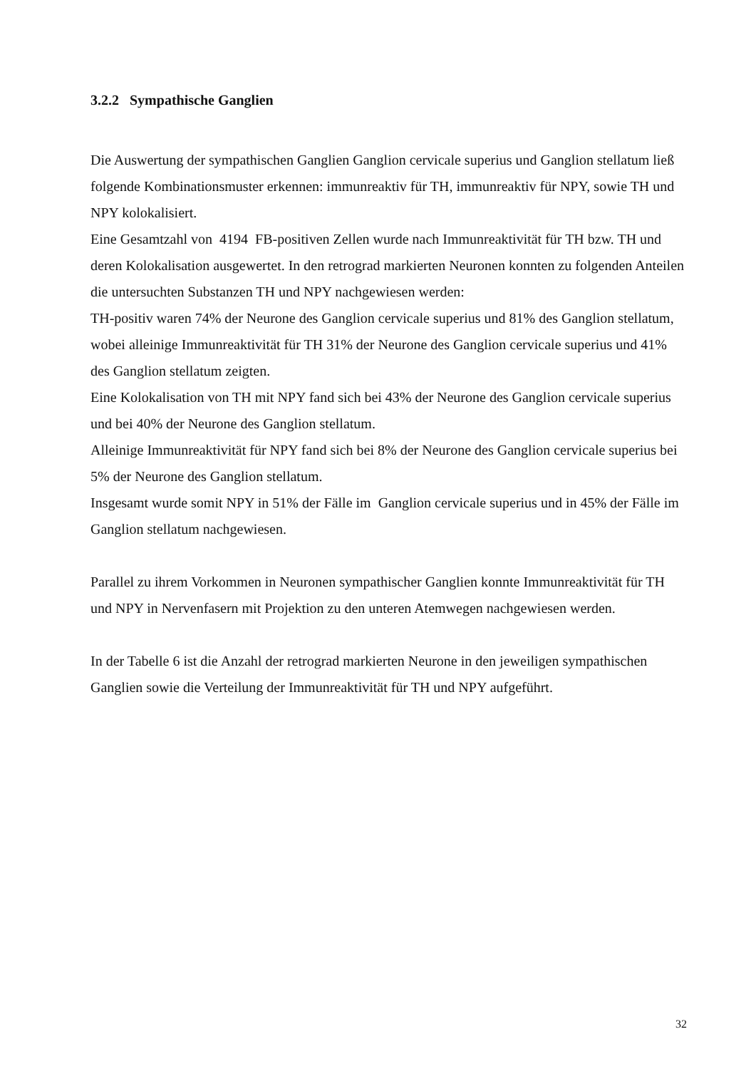3.2.2 Sympathische Ganglien
Die Auswertung der sympathischen Ganglien Ganglion cervicale superius und Ganglion stellatum ließ folgende Kombinationsmuster erkennen: immunreaktiv für TH, immunreaktiv für NPY, sowie TH und NPY kolokalisiert.
Eine Gesamtzahl von 4194 FB-positiven Zellen wurde nach Immunreaktivität für TH bzw. TH und deren Kolokalisation ausgewertet. In den retrograd markierten Neuronen konnten zu folgenden Anteilen die untersuchten Substanzen TH und NPY nachgewiesen werden:
TH-positiv waren 74% der Neurone des Ganglion cervicale superius und 81% des Ganglion stellatum, wobei alleinige Immunreaktivität für TH 31% der Neurone des Ganglion cervicale superius und 41% des Ganglion stellatum zeigten.
Eine Kolokalisation von TH mit NPY fand sich bei 43% der Neurone des Ganglion cervicale superius und bei 40% der Neurone des Ganglion stellatum.
Alleinige Immunreaktivität für NPY fand sich bei 8% der Neurone des Ganglion cervicale superius bei 5% der Neurone des Ganglion stellatum.
Insgesamt wurde somit NPY in 51% der Fälle im Ganglion cervicale superius und in 45% der Fälle im Ganglion stellatum nachgewiesen.
Parallel zu ihrem Vorkommen in Neuronen sympathischer Ganglien konnte Immunreaktivität für TH und NPY in Nervenfasern mit Projektion zu den unteren Atemwegen nachgewiesen werden.
In der Tabelle 6 ist die Anzahl der retrograd markierten Neurone in den jeweiligen sympathischen Ganglien sowie die Verteilung der Immunreaktivität für TH und NPY aufgeführt.
32